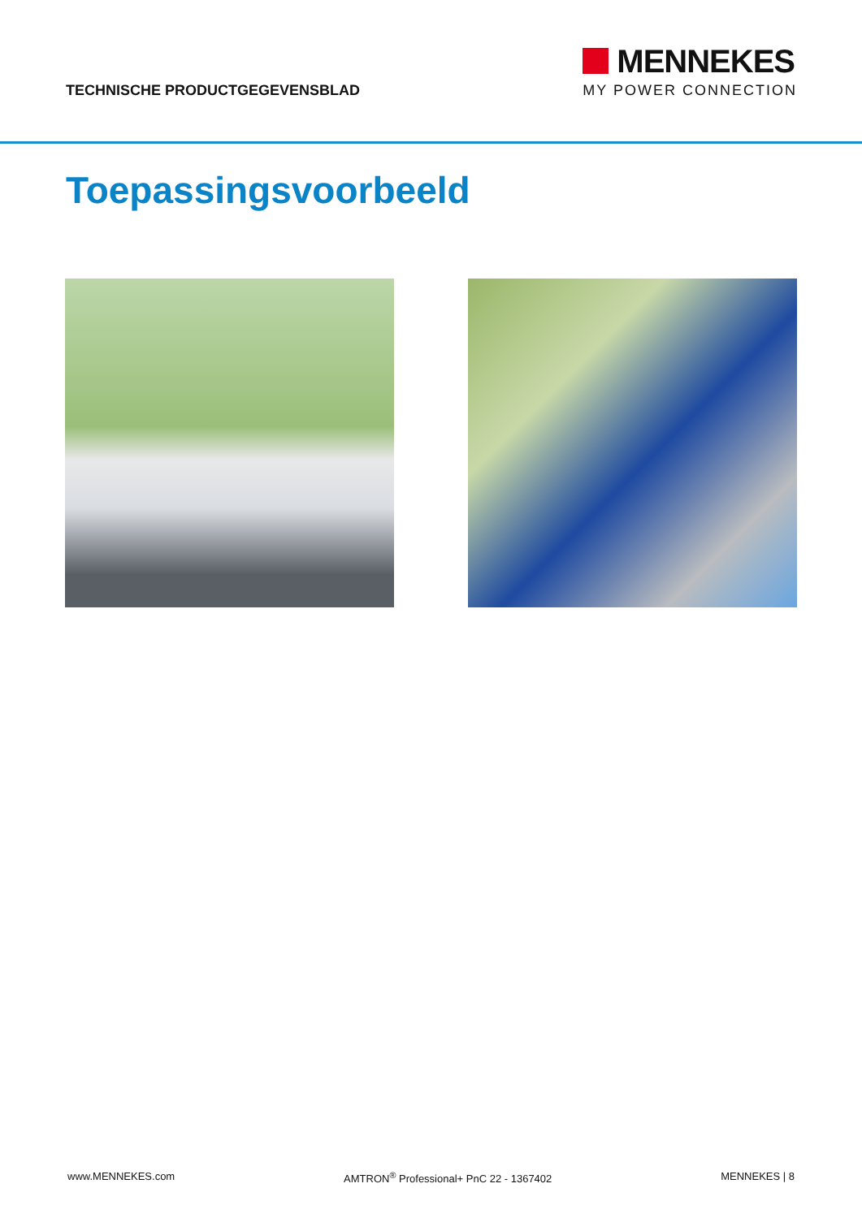TECHNISCHE PRODUCTGEGEVENSBLAD
MENNEKES
MY POWER CONNECTION
Toepassingsvoorbeeld
www.MENNEKES.com AMTRON<sup>®</sup> Professional+ PnC 22 - 1367402 MENNEKES | 8